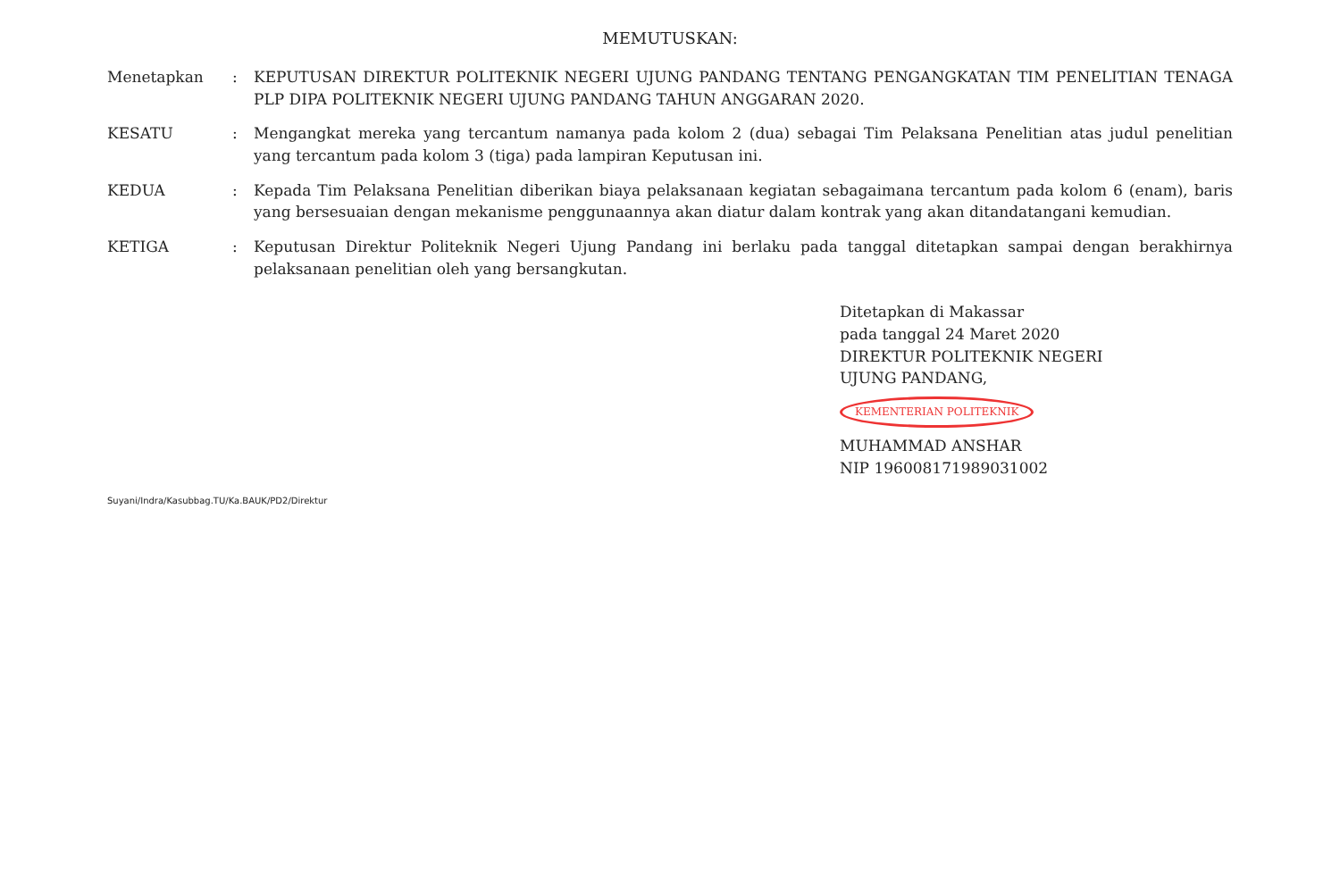MEMUTUSKAN:
| Menetapkan | : | KEPUTUSAN DIREKTUR POLITEKNIK NEGERI UJUNG PANDANG TENTANG PENGANGKATAN TIM PENELITIAN TENAGA PLP DIPA POLITEKNIK NEGERI UJUNG PANDANG TAHUN ANGGARAN 2020. |
| KESATU | : | Mengangkat mereka yang tercantum namanya pada kolom 2 (dua) sebagai Tim Pelaksana Penelitian atas judul penelitian yang tercantum pada kolom 3 (tiga) pada lampiran Keputusan ini. |
| KEDUA | : | Kepada Tim Pelaksana Penelitian diberikan biaya pelaksanaan kegiatan sebagaimana tercantum pada kolom 6 (enam), baris yang bersesuaian dengan mekanisme penggunaannya akan diatur dalam kontrak yang akan ditandatangani kemudian. |
| KETIGA | : | Keputusan Direktur Politeknik Negeri Ujung Pandang ini berlaku pada tanggal ditetapkan sampai dengan berakhirnya pelaksanaan penelitian oleh yang bersangkutan. |
Ditetapkan di Makassar
pada tanggal 24 Maret 2020
DIREKTUR POLITEKNIK NEGERI
UJUNG PANDANG,
KEMENTERIAN POLITEKNIK
MUHAMMAD ANSHAR
NIP 196008171989031002
Suyani/Indra/Kasubbag.TU/Ka.BAUK/PD2/Direktur